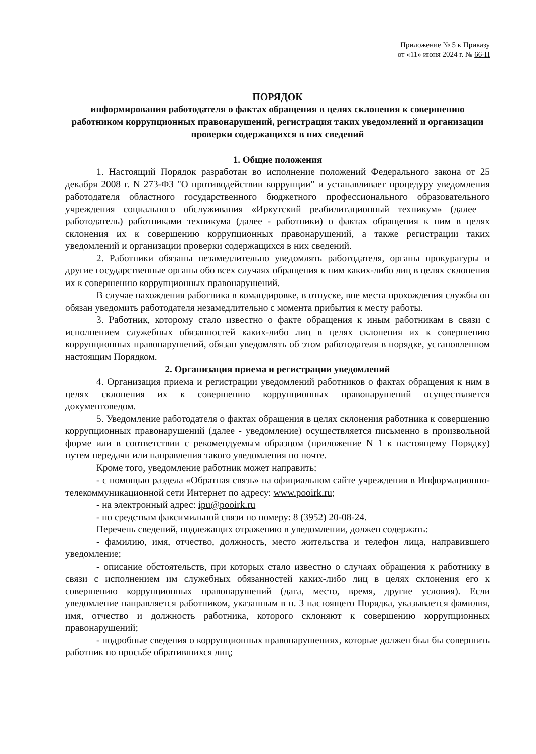Приложение № 5 к Приказу
от «11» июня 2024 г. № 66-П
ПОРЯДОК
информирования работодателя о фактах обращения в целях склонения к совершению работником коррупционных правонарушений, регистрация таких уведомлений и организации проверки содержащихся в них сведений
1. Общие положения
1. Настоящий Порядок разработан во исполнение положений Федерального закона от 25 декабря 2008 г. N 273-ФЗ "О противодействии коррупции" и устанавливает процедуру уведомления работодателя областного государственного бюджетного профессионального образовательного учреждения социального обслуживания «Иркутский реабилитационный техникум» (далее – работодатель) работниками техникума (далее - работники) о фактах обращения к ним в целях склонения их к совершению коррупционных правонарушений, а также регистрации таких уведомлений и организации проверки содержащихся в них сведений.
2. Работники обязаны незамедлительно уведомлять работодателя, органы прокуратуры и другие государственные органы обо всех случаях обращения к ним каких-либо лиц в целях склонения их к совершению коррупционных правонарушений.
В случае нахождения работника в командировке, в отпуске, вне места прохождения службы он обязан уведомить работодателя незамедлительно с момента прибытия к месту работы.
3. Работник, которому стало известно о факте обращения к иным работникам в связи с исполнением служебных обязанностей каких-либо лиц в целях склонения их к совершению коррупционных правонарушений, обязан уведомлять об этом работодателя в порядке, установленном настоящим Порядком.
2. Организация приема и регистрации уведомлений
4. Организация приема и регистрации уведомлений работников о фактах обращения к ним в целях склонения их к совершению коррупционных правонарушений осуществляется документоведом.
5. Уведомление работодателя о фактах обращения в целях склонения работника к совершению коррупционных правонарушений (далее - уведомление) осуществляется письменно в произвольной форме или в соответствии с рекомендуемым образцом (приложение N 1 к настоящему Порядку) путем передачи или направления такого уведомления по почте.
Кроме того, уведомление работник может направить:
- с помощью раздела «Обратная связь» на официальном сайте учреждения в Информационно-телекоммуникационной сети Интернет по адресу: www.pooirk.ru;
- на электронный адрес: ipu@pooirk.ru
- по средствам факсимильной связи по номеру: 8 (3952) 20-08-24.
Перечень сведений, подлежащих отражению в уведомлении, должен содержать:
- фамилию, имя, отчество, должность, место жительства и телефон лица, направившего уведомление;
- описание обстоятельств, при которых стало известно о случаях обращения к работнику в связи с исполнением им служебных обязанностей каких-либо лиц в целях склонения его к совершению коррупционных правонарушений (дата, место, время, другие условия). Если уведомление направляется работником, указанным в п. 3 настоящего Порядка, указывается фамилия, имя, отчество и должность работника, которого склоняют к совершению коррупционных правонарушений;
- подробные сведения о коррупционных правонарушениях, которые должен был бы совершить работник по просьбе обратившихся лиц;